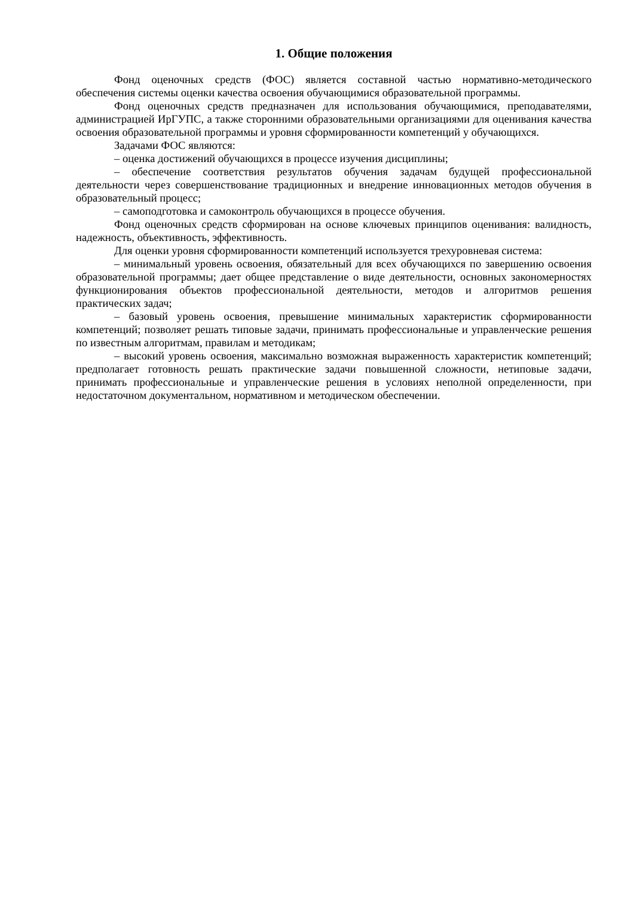1. Общие положения
Фонд оценочных средств (ФОС) является составной частью нормативно-методического обеспечения системы оценки качества освоения обучающимися образовательной программы.
Фонд оценочных средств предназначен для использования обучающимися, преподавателями, администрацией ИрГУПС, а также сторонними образовательными организациями для оценивания качества освоения образовательной программы и уровня сформированности компетенций у обучающихся.
Задачами ФОС являются:
– оценка достижений обучающихся в процессе изучения дисциплины;
– обеспечение соответствия результатов обучения задачам будущей профессиональной деятельности через совершенствование традиционных и внедрение инновационных методов обучения в образовательный процесс;
– самоподготовка и самоконтроль обучающихся в процессе обучения.
Фонд оценочных средств сформирован на основе ключевых принципов оценивания: валидность, надежность, объективность, эффективность.
Для оценки уровня сформированности компетенций используется трехуровневая система:
– минимальный уровень освоения, обязательный для всех обучающихся по завершению освоения образовательной программы; дает общее представление о виде деятельности, основных закономерностях функционирования объектов профессиональной деятельности, методов и алгоритмов решения практических задач;
– базовый уровень освоения, превышение минимальных характеристик сформированности компетенций; позволяет решать типовые задачи, принимать профессиональные и управленческие решения по известным алгоритмам, правилам и методикам;
– высокий уровень освоения, максимально возможная выраженность характеристик компетенций; предполагает готовность решать практические задачи повышенной сложности, нетиповые задачи, принимать профессиональные и управленческие решения в условиях неполной определенности, при недостаточном документальном, нормативном и методическом обеспечении.